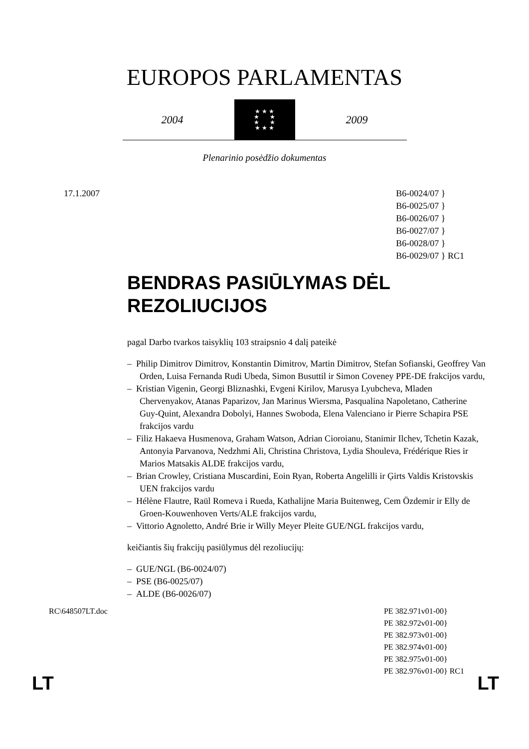EUROPOS PARLAMENTAS
2004
★ ★ ★
★ ★
★ ★
★ ★ ★
2009
Plenarinio posėdžio dokumentas
17.1.2007 B6-0024/07 }
B6-0025/07 }
B6-0026/07 }
B6-0027/07 }
B6-0028/07 }
B6-0029/07 } RC1
BENDRAS PASIŪLYMAS DĖL REZOLIUCIJOS
pagal Darbo tvarkos taisyklių 103 straipsnio 4 dalį pateikė
– Philip Dimitrov Dimitrov, Konstantin Dimitrov, Martin Dimitrov, Stefan Sofianski, Geoffrey Van Orden, Luisa Fernanda Rudi Ubeda, Simon Busuttil ir Simon Coveney PPE-DE frakcijos vardu,
– Kristian Vigenin, Georgi Bliznashki, Evgeni Kirilov, Marusya Lyubcheva, Mladen Chervenyakov, Atanas Paparizov, Jan Marinus Wiersma, Pasqualina Napoletano, Catherine Guy-Quint, Alexandra Dobolyi, Hannes Swoboda, Elena Valenciano ir Pierre Schapira PSE frakcijos vardu
– Filiz Hakaeva Husmenova, Graham Watson, Adrian Cioroianu, Stanimir Ilchev, Tchetin Kazak, Antonyia Parvanova, Nedzhmi Ali, Christina Christova, Lydia Shouleva, Frédérique Ries ir Marios Matsakis ALDE frakcijos vardu,
– Brian Crowley, Cristiana Muscardini, Eoin Ryan, Roberta Angelilli ir Ģirts Valdis Kristovskis UEN frakcijos vardu
– Hélène Flautre, Raül Romeva i Rueda, Kathalijne Maria Buitenweg, Cem Özdemir ir Elly de Groen-Kouwenhoven Verts/ALE frakcijos vardu,
– Vittorio Agnoletto, André Brie ir Willy Meyer Pleite GUE/NGL frakcijos vardu,
keičiantis šių frakcijų pasiūlymus dėl rezoliucijų:
– GUE/NGL (B6-0024/07)
– PSE (B6-0025/07)
– ALDE (B6-0026/07)
RC\648507LT.doc PE 382.971v01-00}
PE 382.972v01-00}
PE 382.973v01-00}
PE 382.974v01-00}
PE 382.975v01-00}
PE 382.976v01-00} RC1
LT LT